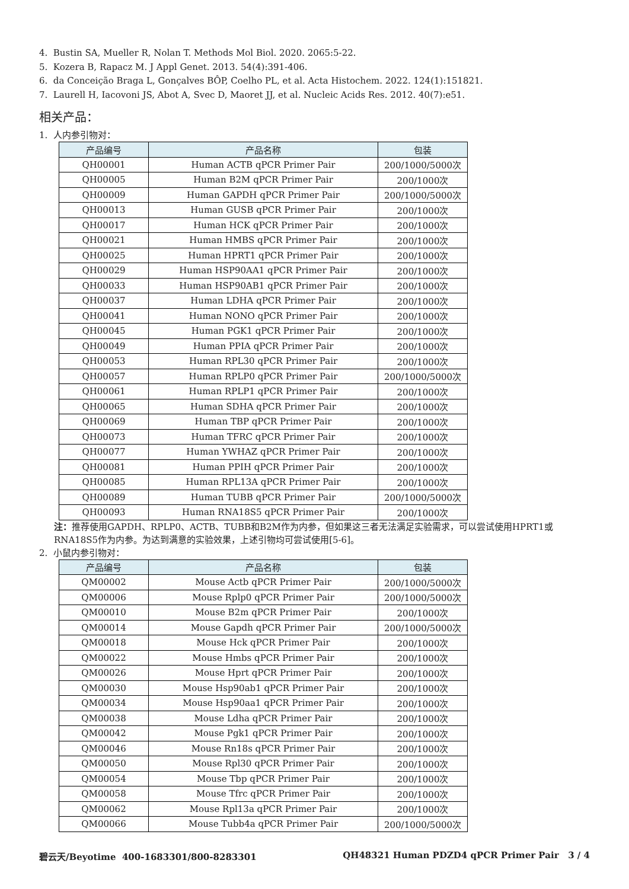4. Bustin SA, Mueller R, Nolan T. Methods Mol Biol. 2020. 2065:5-22.
5. Kozera B, Rapacz M. J Appl Genet. 2013. 54(4):391-406.
6. da Conceição Braga L, Gonçalves BÔP, Coelho PL, et al. Acta Histochem. 2022. 124(1):151821.
7. Laurell H, Iacovoni JS, Abot A, Svec D, Maoret JJ, et al. Nucleic Acids Res. 2012. 40(7):e51.
相关产品：
1. 人内参引物对：
| 产品编号 | 产品名称 | 包装 |
| --- | --- | --- |
| QH00001 | Human ACTB qPCR Primer Pair | 200/1000/5000次 |
| QH00005 | Human B2M qPCR Primer Pair | 200/1000次 |
| QH00009 | Human GAPDH qPCR Primer Pair | 200/1000/5000次 |
| QH00013 | Human GUSB qPCR Primer Pair | 200/1000次 |
| QH00017 | Human HCK qPCR Primer Pair | 200/1000次 |
| QH00021 | Human HMBS qPCR Primer Pair | 200/1000次 |
| QH00025 | Human HPRT1 qPCR Primer Pair | 200/1000次 |
| QH00029 | Human HSP90AA1 qPCR Primer Pair | 200/1000次 |
| QH00033 | Human HSP90AB1 qPCR Primer Pair | 200/1000次 |
| QH00037 | Human LDHA qPCR Primer Pair | 200/1000次 |
| QH00041 | Human NONO qPCR Primer Pair | 200/1000次 |
| QH00045 | Human PGK1 qPCR Primer Pair | 200/1000次 |
| QH00049 | Human PPIA qPCR Primer Pair | 200/1000次 |
| QH00053 | Human RPL30 qPCR Primer Pair | 200/1000次 |
| QH00057 | Human RPLP0 qPCR Primer Pair | 200/1000/5000次 |
| QH00061 | Human RPLP1 qPCR Primer Pair | 200/1000次 |
| QH00065 | Human SDHA qPCR Primer Pair | 200/1000次 |
| QH00069 | Human TBP qPCR Primer Pair | 200/1000次 |
| QH00073 | Human TFRC qPCR Primer Pair | 200/1000次 |
| QH00077 | Human YWHAZ qPCR Primer Pair | 200/1000次 |
| QH00081 | Human PPIH qPCR Primer Pair | 200/1000次 |
| QH00085 | Human RPL13A qPCR Primer Pair | 200/1000次 |
| QH00089 | Human TUBB qPCR Primer Pair | 200/1000/5000次 |
| QH00093 | Human RNA18S5 qPCR Primer Pair | 200/1000次 |
注：推荐使用GAPDH、RPLP0、ACTB、TUBB和B2M作为内参，但如果这三者无法满足实验需求，可以尝试使用HPRT1或RNA18S5作为内参。为达到满意的实验效果，上述引物均可尝试使用[5-6]。
2. 小鼠内参引物对：
| 产品编号 | 产品名称 | 包装 |
| --- | --- | --- |
| QM00002 | Mouse Actb qPCR Primer Pair | 200/1000/5000次 |
| QM00006 | Mouse Rplp0 qPCR Primer Pair | 200/1000/5000次 |
| QM00010 | Mouse B2m qPCR Primer Pair | 200/1000次 |
| QM00014 | Mouse Gapdh qPCR Primer Pair | 200/1000/5000次 |
| QM00018 | Mouse Hck qPCR Primer Pair | 200/1000次 |
| QM00022 | Mouse Hmbs qPCR Primer Pair | 200/1000次 |
| QM00026 | Mouse Hprt qPCR Primer Pair | 200/1000次 |
| QM00030 | Mouse Hsp90ab1 qPCR Primer Pair | 200/1000次 |
| QM00034 | Mouse Hsp90aa1 qPCR Primer Pair | 200/1000次 |
| QM00038 | Mouse Ldha qPCR Primer Pair | 200/1000次 |
| QM00042 | Mouse Pgk1 qPCR Primer Pair | 200/1000次 |
| QM00046 | Mouse Rn18s qPCR Primer Pair | 200/1000次 |
| QM00050 | Mouse Rpl30 qPCR Primer Pair | 200/1000次 |
| QM00054 | Mouse Tbp qPCR Primer Pair | 200/1000次 |
| QM00058 | Mouse Tfrc qPCR Primer Pair | 200/1000次 |
| QM00062 | Mouse Rpl13a qPCR Primer Pair | 200/1000次 |
| QM00066 | Mouse Tubb4a qPCR Primer Pair | 200/1000/5000次 |
碧云天/Beyotime 400-1683301/800-8283301 QH48321 Human PDZD4 qPCR Primer Pair 3 / 4